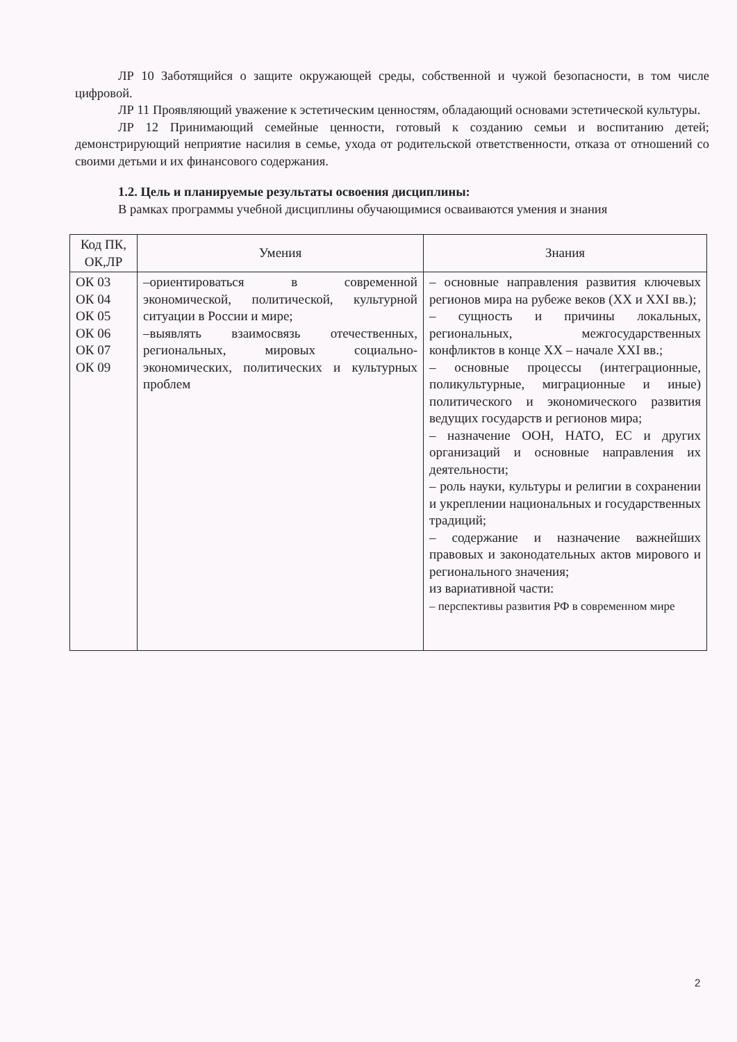ЛР 10 Заботящийся о защите окружающей среды, собственной и чужой безопасности, в том числе цифровой.
ЛР 11 Проявляющий уважение к эстетическим ценностям, обладающий основами эстетической культуры.
ЛР 12 Принимающий семейные ценности, готовый к созданию семьи и воспитанию детей; демонстрирующий неприятие насилия в семье, ухода от родительской ответственности, отказа от отношений со своими детьми и их финансового содержания.
1.2. Цель и планируемые результаты освоения дисциплины:
В рамках программы учебной дисциплины обучающимися осваиваются умения и знания
| Код ПК, ОК,ЛР | Умения | Знания |
| --- | --- | --- |
| ОК 03 ОК 04 ОК 05 ОК 06 ОК 07 ОК 09 | –ориентироваться в современной экономической, политической, культурной ситуации в России и мире; –выявлять взаимосвязь отечественных, региональных, мировых социально-экономических, политических и культурных проблем | – основные направления развития ключевых регионов мира на рубеже веков (XX и XXI вв.); – сущность и причины локальных, региональных, межгосударственных конфликтов в конце XX – начале XXI вв.; – основные процессы (интеграционные, поликультурные, миграционные и иные) политического и экономического развития ведущих государств и регионов мира; – назначение ООН, НАТО, ЕС и других организаций и основные направления их деятельности; – роль науки, культуры и религии в сохранении и укреплении национальных и государственных традиций; – содержание и назначение важнейших правовых и законодательных актов мирового и регионального значения; из вариативной части: – перспективы развития РФ в современном мире |
2